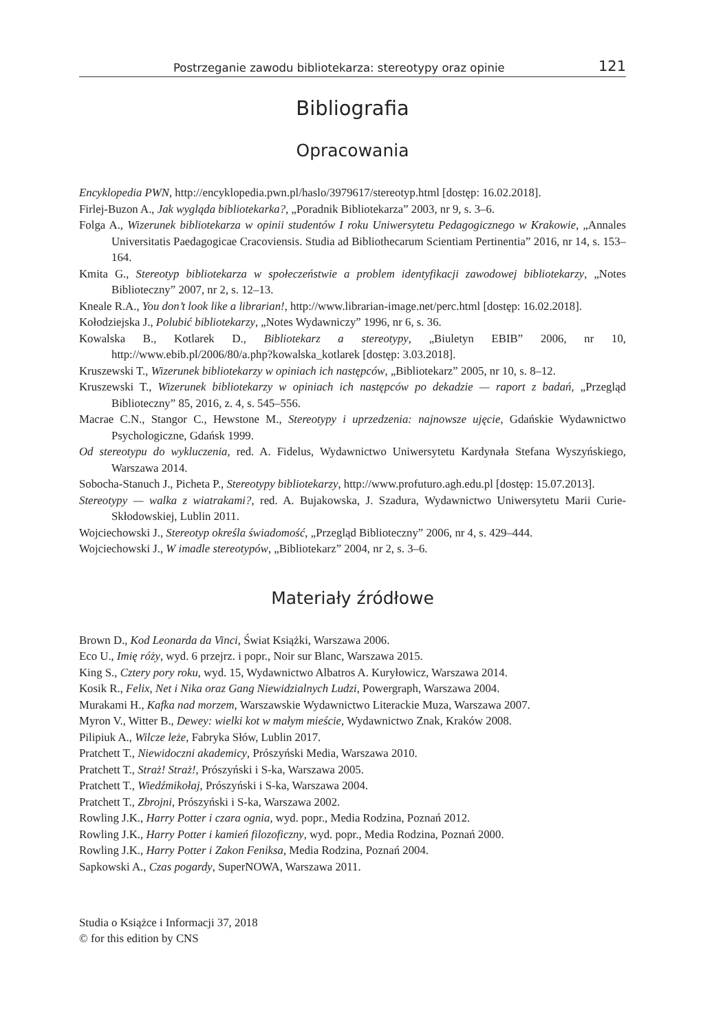Postrzeganie zawodu bibliotekarza: stereotypy oraz opinie 121
Bibliografia
Opracowania
Encyklopedia PWN, http://encyklopedia.pwn.pl/haslo/3979617/stereotyp.html [dostęp: 16.02.2018].
Firlej-Buzon A., Jak wygląda bibliotekarka?, „Poradnik Bibliotekarza” 2003, nr 9, s. 3–6.
Folga A., Wizerunek bibliotekarza w opinii studentów I roku Uniwersytetu Pedagogicznego w Krakowie, „Annales Universitatis Paedagogicae Cracoviensis. Studia ad Bibliothecarum Scientiam Pertinentia” 2016, nr 14, s. 153–164.
Kmita G., Stereotyp bibliotekarza w społeczeństwie a problem identyfikacji zawodowej bibliotekarzy, „Notes Biblioteczny” 2007, nr 2, s. 12–13.
Kneale R.A., You don’t look like a librarian!, http://www.librarian-image.net/perc.html [dostęp: 16.02.2018].
Kołodziejska J., Polubić bibliotekarzy, „Notes Wydawniczy” 1996, nr 6, s. 36.
Kowalska B., Kotlarek D., Bibliotekarz a stereotypy, „Biuletyn EBIB” 2006, nr 10, http://www.ebib.pl/2006/80/a.php?kowalska_kotlarek [dostęp: 3.03.2018].
Kruszewski T., Wizerunek bibliotekarzy w opiniach ich następców, „Bibliotekarz” 2005, nr 10, s. 8–12.
Kruszewski T., Wizerunek bibliotekarzy w opiniach ich następców po dekadzie — raport z badań, „Przegląd Biblioteczny” 85, 2016, z. 4, s. 545–556.
Macrae C.N., Stangor C., Hewstone M., Stereotypy i uprzedzenia: najnowsze ujęcie, Gdańskie Wydawnictwo Psychologiczne, Gdańsk 1999.
Od stereotypu do wykluczenia, red. A. Fidelus, Wydawnictwo Uniwersytetu Kardynała Stefana Wyszyńskiego, Warszawa 2014.
Sobocha-Stanuch J., Picheta P., Stereotypy bibliotekarzy, http://www.profuturo.agh.edu.pl [dostęp: 15.07.2013].
Stereotypy — walka z wiatrakami?, red. A. Bujakowska, J. Szadura, Wydawnictwo Uniwersytetu Marii Curie-Skłodowskiej, Lublin 2011.
Wojciechowski J., Stereotyp określa świadomość, „Przegląd Biblioteczny” 2006, nr 4, s. 429–444.
Wojciechowski J., W imadle stereotypów, „Bibliotekarz” 2004, nr 2, s. 3–6.
Materiały źródłowe
Brown D., Kod Leonarda da Vinci, Świat Książki, Warszawa 2006.
Eco U., Imię róży, wyd. 6 przejrz. i popr., Noir sur Blanc, Warszawa 2015.
King S., Cztery pory roku, wyd. 15, Wydawnictwo Albatros A. Kuryłowicz, Warszawa 2014.
Kosik R., Felix, Net i Nika oraz Gang Niewidzialnych Ludzi, Powergraph, Warszawa 2004.
Murakami H., Kafka nad morzem, Warszawskie Wydawnictwo Literackie Muza, Warszawa 2007.
Myron V., Witter B., Dewey: wielki kot w małym mieście, Wydawnictwo Znak, Kraków 2008.
Pilipiuk A., Wilcze leże, Fabryka Słów, Lublin 2017.
Pratchett T., Niewidoczni akademicy, Prószyński Media, Warszawa 2010.
Pratchett T., Straż! Straż!, Prószyński i S-ka, Warszawa 2005.
Pratchett T., Wiedźmikołaj, Prószyński i S-ka, Warszawa 2004.
Pratchett T., Zbrojni, Prószyński i S-ka, Warszawa 2002.
Rowling J.K., Harry Potter i czara ognia, wyd. popr., Media Rodzina, Poznań 2012.
Rowling J.K., Harry Potter i kamień filozoficzny, wyd. popr., Media Rodzina, Poznań 2000.
Rowling J.K., Harry Potter i Zakon Feniksa, Media Rodzina, Poznań 2004.
Sapkowski A., Czas pogardy, SuperNOWA, Warszawa 2011.
Studia o Książce i Informacji 37, 2018
© for this edition by CNS